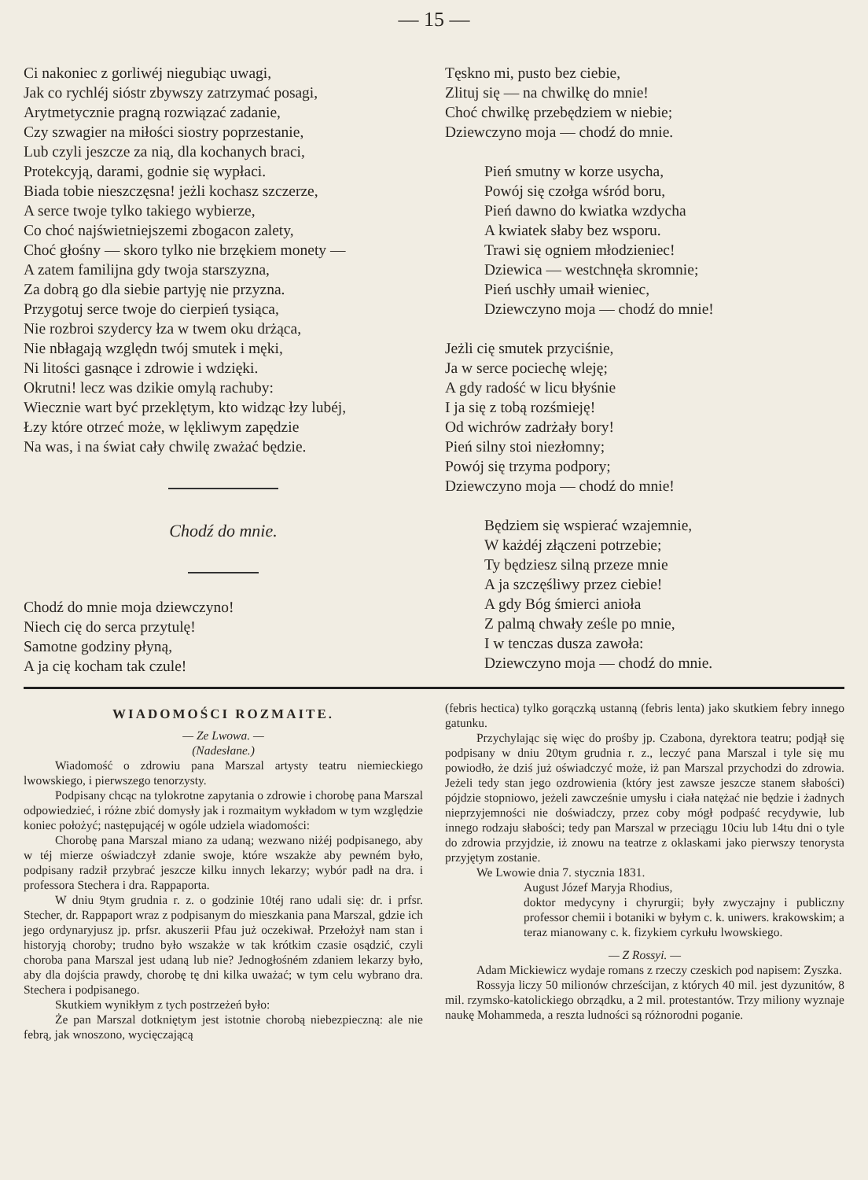— 15 —
Ci nakoniec z gorliwéj niegubiąc uwagi,
Jak co rychléj sióstr zbywszy zatrzymać posagi,
Arytmetycznie pragną rozwiązać zadanie,
Czy szwagier na miłości siostry poprzestanie,
Lub czyli jeszcze za nią, dla kochanych braci,
Protekcyją, darami, godnie się wypłaci.
Biada tobie nieszczęsna! jeżli kochasz szczerze,
A serce twoje tylko takiego wybierze,
Co choć najświetniejszemi zbogacon zalety,
Choć głośny — skoro tylko nie brzękiem monety —
A zatem familijna gdy twoja starszyzna,
Za dobrą go dla siebie partyję nie przyzna.
Przygotuj serce twoje do cierpień tysiąca,
Nie rozbroi szydercy łza w twem oku drżąca,
Nie nbłagają względn twój smutek i męki,
Ni litości gasnące i zdrowie i wdzięki.
Okrutni! lecz was dzikie omylą rachuby:
Wiecznie wart być przeklętym, kto widząc łzy lubéj,
Łzy które otrzeć może, w lękliwym zapędzie
Na was, i na świat cały chwilę zważać będzie.
Chodź do mnie.
Chodź do mnie moja dziewczyno!
Niech cię do serca przytulę!
Samotne godziny płyną,
A ja cię kocham tak czule!
Tęskno mi, pusto bez ciebie,
Zlituj się — na chwilkę do mnie!
Choć chwilkę przebędziem w niebie;
Dziewczyno moja — chodź do mnie.
Pień smutny w korze usycha,
Powój się czołga wśród boru,
Pień dawno do kwiatka wzdycha
A kwiatek słaby bez wsporu.
Trawi się ogniem młodzieniec!
Dziewica — westchnęła skromnie;
Pień uschły umaił wieniec,
Dziewczyno moja — chodź do mnie!
Jeżli cię smutek przyciśnie,
Ja w serce pociechę wleję;
A gdy radość w licu błyśnie
I ja się z tobą rozśmieję!
Od wichrów zadrżały bory!
Pień silny stoi niezłomny;
Powój się trzyma podpory;
Dziewczyno moja — chodź do mnie!
Będziem się wspierać wzajemnie,
W każdéj złączeni potrzebie;
Ty będziesz silną przeze mnie
A ja szczęśliwy przez ciebie!
A gdy Bóg śmierci anioła
Z palmą chwały ześle po mnie,
I w tenczas dusza zawoła:
Dziewczyno moja — chodź do mnie.
WIADOMOŚCI ROZMAITE.
— Ze Lwowa. —
(Nadesłane.)
Wiadomość o zdrowiu pana Marszal artysty teatru niemieckiego lwowskiego, i pierwszego tenorzysty.
Podpisany chcąc na tylokrotne zapytania o zdrowie i chorobę pana Marszal odpowiedzieć, i różne zbić domysły jak i rozmaitym wykładom w tym względzie koniec położyć; następującéj w ogóle udziela wiadomości:
Chorobę pana Marszal miano za udaną; wezwano niżéj podpisanego, aby w téj mierze oświadczył zdanie swoje, które wszakże aby pewném było, podpisany radził przybrać jeszcze kilku innych lekarzy; wybór padł na dra. i professora Stechera i dra. Rappaporta.
W dniu 9tym grudnia r. z. o godzinie 10téj rano udali się: dr. i prfsr. Stecher, dr. Rappaport wraz z podpisanym do mieszkania pana Marszal, gdzie ich jego ordynaryjusz jp. prfsr. akuszerii Pfau już oczekiwał. Przełożył nam stan i historyją choroby; trudno było wszakże w tak krótkim czasie osądzić, czyli choroba pana Marszal jest udaną lub nie? Jednogłośném zdaniem lekarzy było, aby dla dojścia prawdy, chorobę tę dni kilka uważać; w tym celu wybrano dra. Stechera i podpisanego.
Skutkiem wynikłym z tych postrzeżeń było:
Że pan Marszal dotkniętym jest istotnie chorobą niebezpieczną: ale nie febrą, jak wnoszono, wycięczającą
(febris hectica) tylko gorączką ustanną (febris lenta) jako skutkiem febry innego gatunku.
Przychylając się więc do prośby jp. Czabona, dyrektora teatru; podjął się podpisany w dniu 20tym grudnia r. z., leczyć pana Marszal i tyle się mu powiodło, że dziś już oświadczyć może, iż pan Marszal przychodzi do zdrowia. Jeżeli tedy stan jego ozdrowienia (który jest zawsze jeszcze stanem słabości) pójdzie stopniowo, jeżeli zawcześnie umysłu i ciała natężać nie będzie i żadnych nieprzyjemności nie doświadczy, przez coby mógł podpaść recydywie, lub innego rodzaju słabości; tedy pan Marszal w przeciągu 10ciu lub 14tu dni o tyle do zdrowia przyjdzie, iż znowu na teatrze z oklaskami jako pierwszy tenorysta przyjętym zostanie.
We Lwowie dnia 7. stycznia 1831.
August Józef Maryja Rhodius,
doktor medycyny i chyrurgii; były zwyczajny i publiczny professor chemii i botaniki w byłym c. k. uniwers. krakowskim; a teraz mianowany c. k. fizykiem cyrkułu lwowskiego.
— Z Rossyi. —
Adam Mickiewicz wydaje romans z rzeczy czeskich pod napisem: Zyszka.
Rossyja liczy 50 milionów chrześcijan, z których 40 mil. jest dyzunitów, 8 mil. rzymsko-katolickiego obrządku, a 2 mil. protestantów. Trzy miliony wyznaje naukę Mohammeda, a reszta ludności są różnorodni poganie.